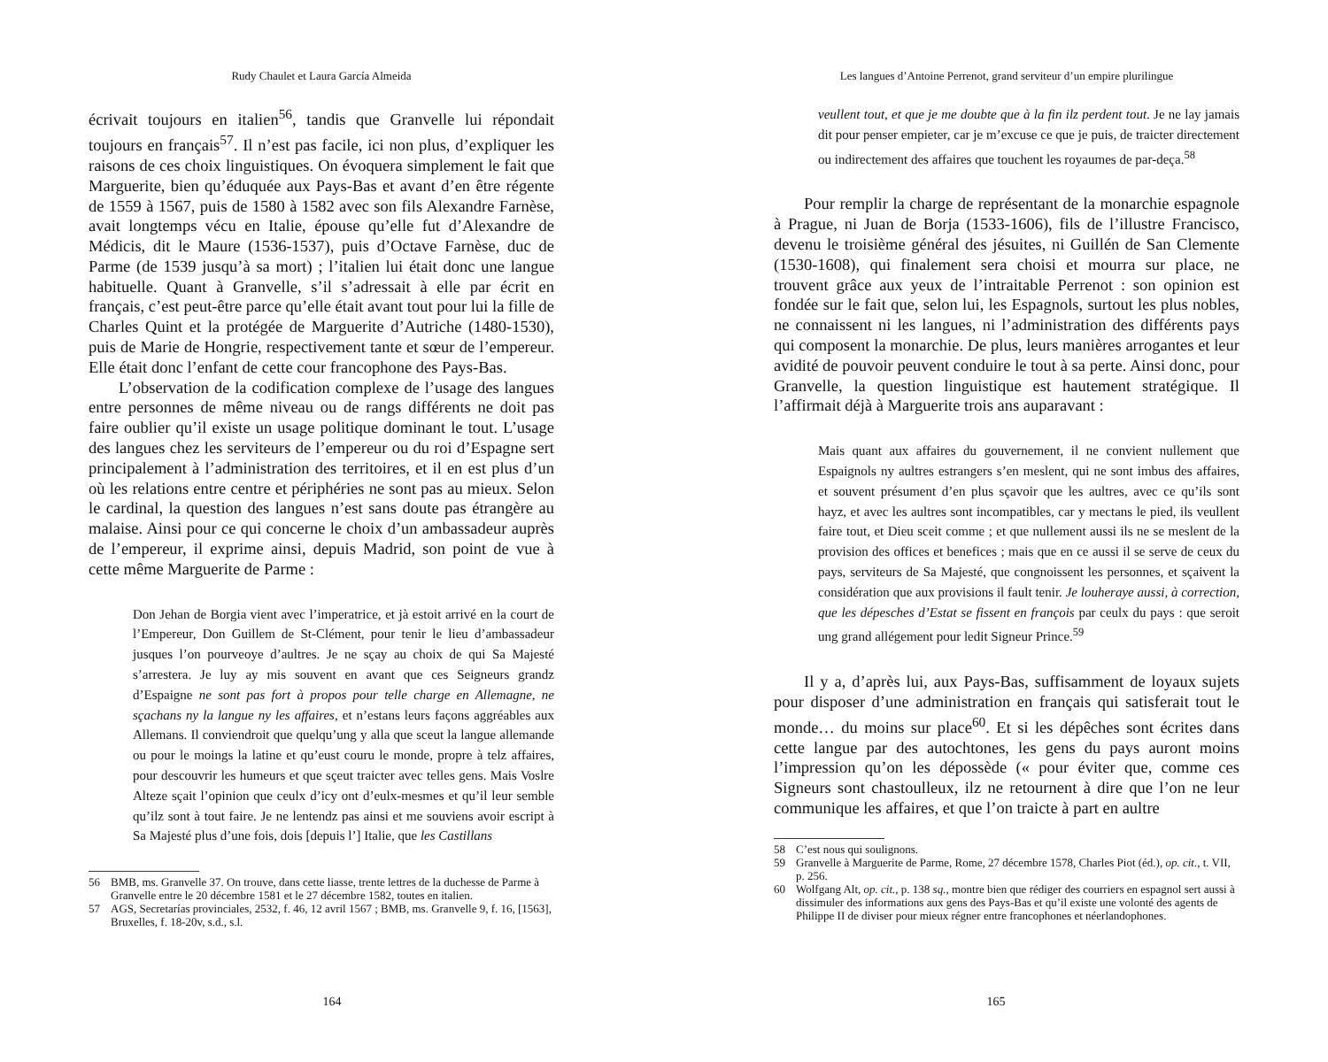Rudy Chaulet et Laura García Almeida
écrivait toujours en italien<sup>56</sup>, tandis que Granvelle lui répondait toujours en français<sup>57</sup>. Il n’est pas facile, ici non plus, d’expliquer les raisons de ces choix linguistiques. On évoquera simplement le fait que Marguerite, bien qu’éduquée aux Pays-Bas et avant d’en être régente de 1559 à 1567, puis de 1580 à 1582 avec son fils Alexandre Farnèse, avait longtemps vécu en Italie, épouse qu’elle fut d’Alexandre de Médicis, dit le Maure (1536-1537), puis d’Octave Farnèse, duc de Parme (de 1539 jusqu’à sa mort) ; l’italien lui était donc une langue habituelle. Quant à Granvelle, s’il s’adressait à elle par écrit en français, c’est peut-être parce qu’elle était avant tout pour lui la fille de Charles Quint et la protégée de Marguerite d’Autriche (1480-1530), puis de Marie de Hongrie, respectivement tante et sœur de l’empereur. Elle était donc l’enfant de cette cour francophone des Pays-Bas.
L’observation de la codification complexe de l’usage des langues entre personnes de même niveau ou de rangs différents ne doit pas faire oublier qu’il existe un usage politique dominant le tout. L’usage des langues chez les serviteurs de l’empereur ou du roi d’Espagne sert principalement à l’administration des territoires, et il en est plus d’un où les relations entre centre et périphéries ne sont pas au mieux. Selon le cardinal, la question des langues n’est sans doute pas étrangère au malaise. Ainsi pour ce qui concerne le choix d’un ambassadeur auprès de l’empereur, il exprime ainsi, depuis Madrid, son point de vue à cette même Marguerite de Parme :
Don Jehan de Borgia vient avec l’imperatrice, et jà estoit arrivé en la court de l’Empereur, Don Guillem de St-Clément, pour tenir le lieu d’ambassadeur jusques l’on pourveoye d’aultres. Je ne sçay au choix de qui Sa Majesté s’arrestera. Je luy ay mis souvent en avant que ces Seigneurs grandz d’Espaigne ne sont pas fort à propos pour telle charge en Allemagne, ne sçachans ny la langue ny les affaires, et n’estans leurs façons aggréables aux Allemans. Il conviendroit que quelqu’ung y alla que sceut la langue allemande ou pour le moings la latine et qu’eust couru le monde, propre à telz affaires, pour descouvrir les humeurs et que sçeut traicter avec telles gens. Mais Voslre Alteze sçait l’opinion que ceulx d’icy ont d’eulx-mesmes et qu’il leur semble qu’ilz sont à tout faire. Je ne lentendz pas ainsi et me souviens avoir escript à Sa Majesté plus d’une fois, dois [depuis l’] Italie, que les Castillans
56 BMB, ms. Granvelle 37. On trouve, dans cette liasse, trente lettres de la duchesse de Parme à Granvelle entre le 20 décembre 1581 et le 27 décembre 1582, toutes en italien.
57 AGS, Secretarías provinciales, 2532, f. 46, 12 avril 1567 ; BMB, ms. Granvelle 9, f. 16, [1563], Bruxelles, f. 18-20v, s.d., s.l.
164
Les langues d’Antoine Perrenot, grand serviteur d’un empire plurilingue
veullent tout, et que je me doubte que à la fin ilz perdent tout. Je ne lay jamais dit pour penser empieter, car je m’excuse ce que je puis, de traicter directement ou indirectement des affaires que touchent les royaumes de par-deça.<sup>58</sup>
Pour remplir la charge de représentant de la monarchie espagnole à Prague, ni Juan de Borja (1533-1606), fils de l’illustre Francisco, devenu le troisième général des jésuites, ni Guillén de San Clemente (1530-1608), qui finalement sera choisi et mourra sur place, ne trouvent grâce aux yeux de l’intraitable Perrenot : son opinion est fondée sur le fait que, selon lui, les Espagnols, surtout les plus nobles, ne connaissent ni les langues, ni l’administration des différents pays qui composent la monarchie. De plus, leurs manières arrogantes et leur avidité de pouvoir peuvent conduire le tout à sa perte. Ainsi donc, pour Granvelle, la question linguistique est hautement stratégique. Il l’affirmait déjà à Marguerite trois ans auparavant :
Mais quant aux affaires du gouvernement, il ne convient nullement que Espaignols ny aultres estrangers s’en meslent, qui ne sont imbus des affaires, et souvent présument d’en plus sçavoir que les aultres, avec ce qu’ils sont hayz, et avec les aultres sont incompatibles, car y mectans le pied, ils veullent faire tout, et Dieu sceit comme ; et que nullement aussi ils ne se meslent de la provision des offices et benefices ; mais que en ce aussi il se serve de ceux du pays, serviteurs de Sa Majesté, que congnoissent les personnes, et sçaivent la considération que aux provisions il fault tenir. Je louheraye aussi, à correction, que les dépesches d’Estat se fissent en françois par ceulx du pays : que seroit ung grand allégement pour ledit Signeur Prince.<sup>59</sup>
Il y a, d’après lui, aux Pays-Bas, suffisamment de loyaux sujets pour disposer d’une administration en français qui satisferait tout le monde… du moins sur place<sup>60</sup>. Et si les dépêches sont écrites dans cette langue par des autochtones, les gens du pays auront moins l’impression qu’on les dépossède (« pour éviter que, comme ces Signeurs sont chastoulleux, ilz ne retournent à dire que l’on ne leur communique les affaires, et que l’on traicte à part en aultre
58 C’est nous qui soulignons.
59 Granvelle à Marguerite de Parme, Rome, 27 décembre 1578, Charles Piot (éd.), op. cit., t. VII, p. 256.
60 Wolfgang Alt, op. cit., p. 138 sq., montre bien que rédiger des courriers en espagnol sert aussi à dissimuler des informations aux gens des Pays-Bas et qu’il existe une volonté des agents de Philippe II de diviser pour mieux régner entre francophones et néerlandophones.
165